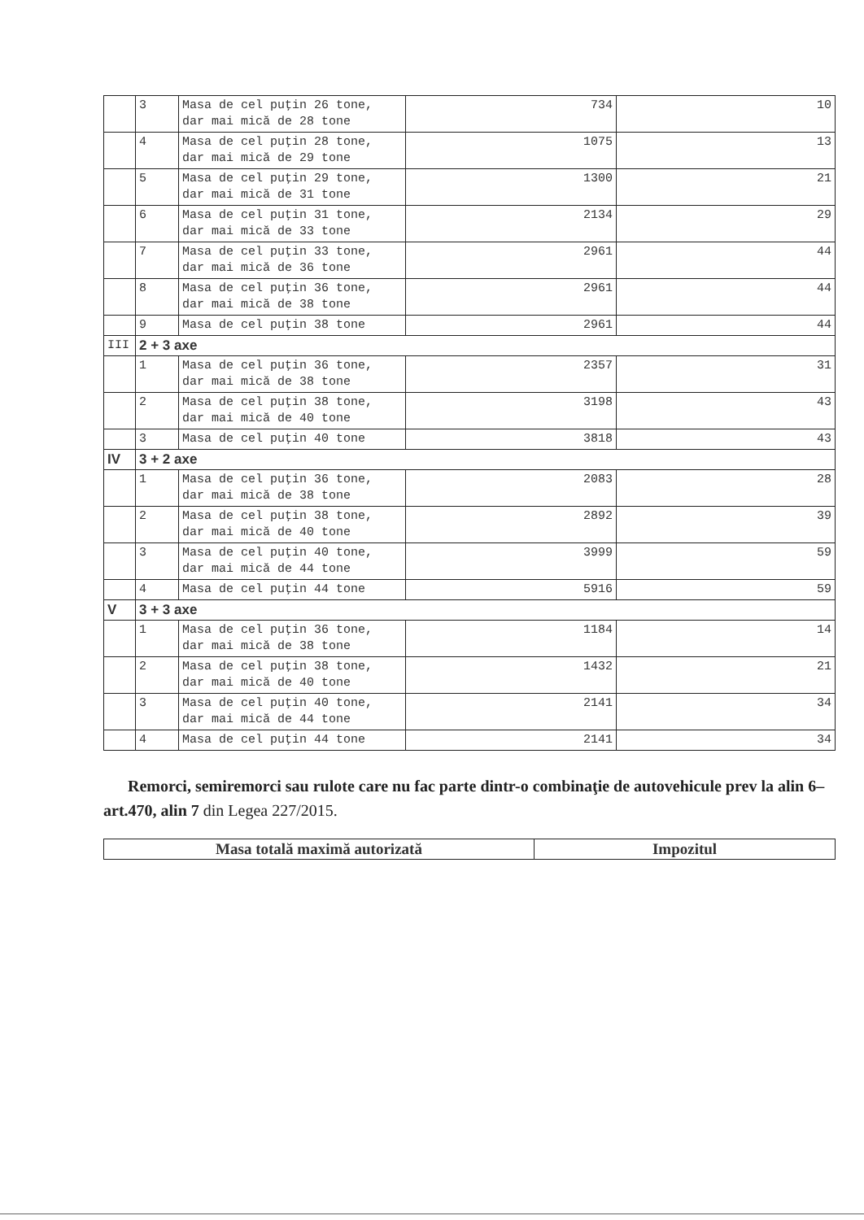| | 3 | Masa de cel puţin 26 tone, dar mai mică de 28 tone | 734 | 10 |
| | 4 | Masa de cel puţin 28 tone, dar mai mică de 29 tone | 1075 | 13 |
| | 5 | Masa de cel puţin 29 tone, dar mai mică de 31 tone | 1300 | 21 |
| | 6 | Masa de cel puţin 31 tone, dar mai mică de 33 tone | 2134 | 29 |
| | 7 | Masa de cel puţin 33 tone, dar mai mică de 36 tone | 2961 | 44 |
| | 8 | Masa de cel puţin 36 tone, dar mai mică de 38 tone | 2961 | 44 |
| | 9 | Masa de cel puţin 38 tone | 2961 | 44 |
| III | 2 + 3 axe | | | |
| | 1 | Masa de cel puţin 36 tone, dar mai mică de 38 tone | 2357 | 31 |
| | 2 | Masa de cel puţin 38 tone, dar mai mică de 40 tone | 3198 | 43 |
| | 3 | Masa de cel puţin 40 tone | 3818 | 43 |
| IV | 3 + 2 axe | | | |
| | 1 | Masa de cel puţin 36 tone, dar mai mică de 38 tone | 2083 | 28 |
| | 2 | Masa de cel puţin 38 tone, dar mai mică de 40 tone | 2892 | 39 |
| | 3 | Masa de cel puţin 40 tone, dar mai mică de 44 tone | 3999 | 59 |
| | 4 | Masa de cel puţin 44 tone | 5916 | 59 |
| V | 3 + 3 axe | | | |
| | 1 | Masa de cel puţin 36 tone, dar mai mică de 38 tone | 1184 | 14 |
| | 2 | Masa de cel puţin 38 tone, dar mai mică de 40 tone | 1432 | 21 |
| | 3 | Masa de cel puţin 40 tone, dar mai mică de 44 tone | 2141 | 34 |
| | 4 | Masa de cel puţin 44 tone | 2141 | 34 |
Remorci, semiremorci sau rulote care nu fac parte dintr-o combinaţie de autovehicule prev la alin 6– art.470, alin 7 din Legea 227/2015.
| Masa totală maximă autorizată | Impozitul |